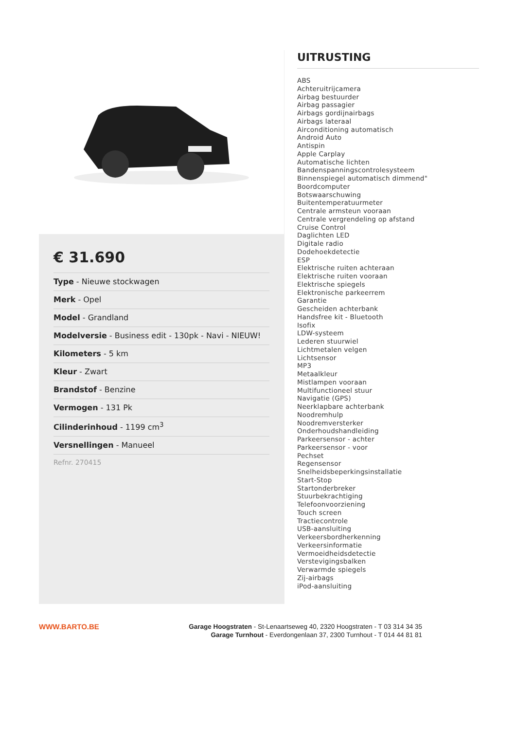€ 31.690
Type - Nieuwe stockwagen
Merk - Opel
Model - Grandland
Modelversie - Business edit - 130pk - Navi - NIEUW!
Kilometers - 5 km
Kleur - Zwart
Brandstof - Benzine
Vermogen - 131 Pk
Cilinderinhoud - 1199 cm<sup>3</sup>
Versnellingen - Manueel
Refnr. 270415
UITRUSTING
ABS
Achteruitrijcamera
Airbag bestuurder
Airbag passagier
Airbags gordijnairbags
Airbags lateraal
Airconditioning automatisch
Android Auto
Antispin
Apple Carplay
Automatische lichten
Bandenspanningscontrolesysteem
Binnenspiegel automatisch dimmend"
Boordcomputer
Botswaarschuwing
Buitentemperatuurmeter
Centrale armsteun vooraan
Centrale vergrendeling op afstand
Cruise Control
Daglichten LED
Digitale radio
Dodehoekdetectie
ESP
Elektrische ruiten achteraan
Elektrische ruiten vooraan
Elektrische spiegels
Elektronische parkeerrem
Garantie
Gescheiden achterbank
Handsfree kit - Bluetooth
Isofix
LDW-systeem
Lederen stuurwiel
Lichtmetalen velgen
Lichtsensor
MP3
Metaalkleur
Mistlampen vooraan
Multifunctioneel stuur
Navigatie (GPS)
Neerklapbare achterbank
Noodremhulp
Noodremversterker
Onderhoudshandleiding
Parkeersensor - achter
Parkeersensor - voor
Pechset
Regensensor
Snelheidsbeperkingsinstallatie
Start-Stop
Startonderbreker
Stuurbekrachtiging
Telefoonvoorziening
Touch screen
Tractiecontrole
USB-aansluiting
Verkeersbordherkenning
Verkeersinformatie
Vermoeidheidsdetectie
Verstevigingsbalken
Verwarmde spiegels
Zij-airbags
iPod-aansluiting
WWW.BARTO.BE
Garage Hoogstraten - St-Lenaartseweg 40, 2320 Hoogstraten - T 03 314 34 35
Garage Turnhout - Everdongenlaan 37, 2300 Turnhout - T 014 44 81 81